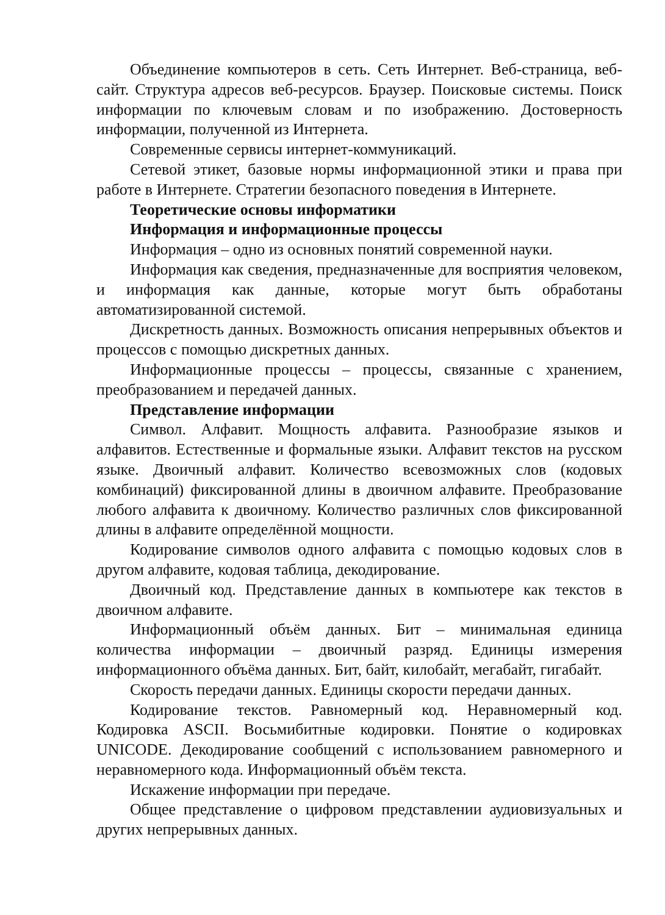Объединение компьютеров в сеть. Сеть Интернет. Веб-страница, веб-сайт. Структура адресов веб-ресурсов. Браузер. Поисковые системы. Поиск информации по ключевым словам и по изображению. Достоверность информации, полученной из Интернета.
Современные сервисы интернет-коммуникаций.
Сетевой этикет, базовые нормы информационной этики и права при работе в Интернете. Стратегии безопасного поведения в Интернете.
Теоретические основы информатики
Информация и информационные процессы
Информация – одно из основных понятий современной науки.
Информация как сведения, предназначенные для восприятия человеком, и информация как данные, которые могут быть обработаны автоматизированной системой.
Дискретность данных. Возможность описания непрерывных объектов и процессов с помощью дискретных данных.
Информационные процессы – процессы, связанные с хранением, преобразованием и передачей данных.
Представление информации
Символ. Алфавит. Мощность алфавита. Разнообразие языков и алфавитов. Естественные и формальные языки. Алфавит текстов на русском языке. Двоичный алфавит. Количество всевозможных слов (кодовых комбинаций) фиксированной длины в двоичном алфавите. Преобразование любого алфавита к двоичному. Количество различных слов фиксированной длины в алфавите определённой мощности.
Кодирование символов одного алфавита с помощью кодовых слов в другом алфавите, кодовая таблица, декодирование.
Двоичный код. Представление данных в компьютере как текстов в двоичном алфавите.
Информационный объём данных. Бит – минимальная единица количества информации – двоичный разряд. Единицы измерения информационного объёма данных. Бит, байт, килобайт, мегабайт, гигабайт.
Скорость передачи данных. Единицы скорости передачи данных.
Кодирование текстов. Равномерный код. Неравномерный код. Кодировка ASCII. Восьмибитные кодировки. Понятие о кодировках UNICODE. Декодирование сообщений с использованием равномерного и неравномерного кода. Информационный объём текста.
Искажение информации при передаче.
Общее представление о цифровом представлении аудиовизуальных и других непрерывных данных.